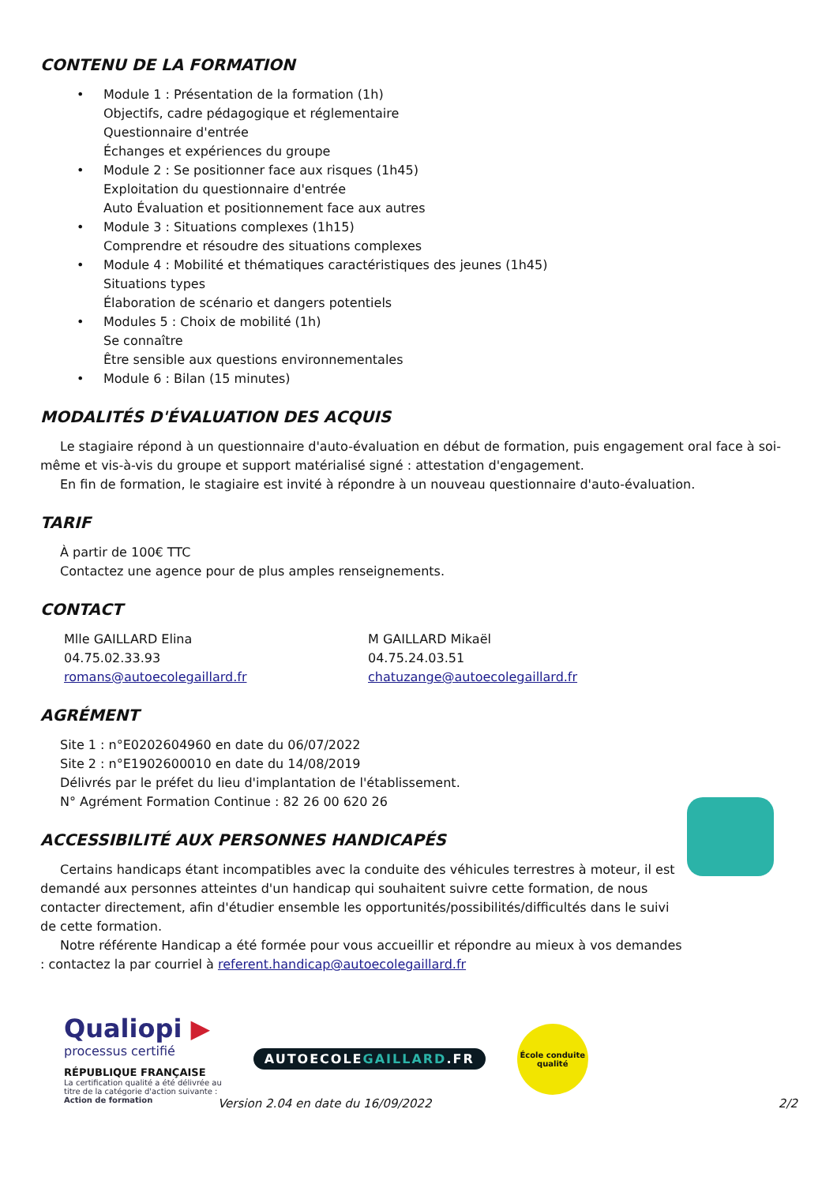CONTENU DE LA FORMATION
Module 1 : Présentation de la formation (1h)
Objectifs, cadre pédagogique et réglementaire
Questionnaire d'entrée
Échanges et expériences du groupe
Module 2 : Se positionner face aux risques (1h45)
Exploitation du questionnaire d'entrée
Auto Évaluation et positionnement face aux autres
Module 3 : Situations complexes (1h15)
Comprendre et résoudre des situations complexes
Module 4 : Mobilité et thématiques caractéristiques des jeunes (1h45)
Situations types
Élaboration de scénario et dangers potentiels
Modules 5 : Choix de mobilité (1h)
Se connaître
Être sensible aux questions environnementales
Module 6 : Bilan (15 minutes)
MODALITÉS D'ÉVALUATION DES ACQUIS
Le stagiaire répond à un questionnaire d'auto-évaluation en début de formation, puis engagement oral face à soi-même et vis-à-vis du groupe et support matérialisé signé : attestation d'engagement.
En fin de formation, le stagiaire est invité à répondre à un nouveau questionnaire d'auto-évaluation.
TARIF
À partir de 100€ TTC
Contactez une agence pour de plus amples renseignements.
CONTACT
Mlle GAILLARD Elina
04.75.02.33.93
romans@autoecolegaillard.fr
M GAILLARD Mikaël
04.75.24.03.51
chatuzange@autoecolegaillard.fr
AGRÉMENT
Site 1 : n°E0202604960 en date du 06/07/2022
Site 2 : n°E1902600010 en date du 14/08/2019
Délivrés par le préfet du lieu d'implantation de l'établissement.
N° Agrément Formation Continue : 82 26 00 620 26
ACCESSIBILITÉ AUX PERSONNES HANDICAPÉS
Certains handicaps étant incompatibles avec la conduite des véhicules terrestres à moteur, il est demandé aux personnes atteintes d'un handicap qui souhaitent suivre cette formation, de nous contacter directement, afin d'étudier ensemble les opportunités/possibilités/difficultés dans le suivi de cette formation.
Notre référente Handicap a été formée pour vous accueillir et répondre au mieux à vos demandes : contactez la par courriel à referent.handicap@autoecolegaillard.fr
Qualiopi ▶
processus certifié
RÉPUBLIQUE FRANÇAISE
La certification qualité a été délivrée au
titre de la catégorie d'action suivante :
Action de formation
AUTOECOLEGAILLARD.FR
École conduite qualité
Version 2.04 en date du 16/09/2022 2/2